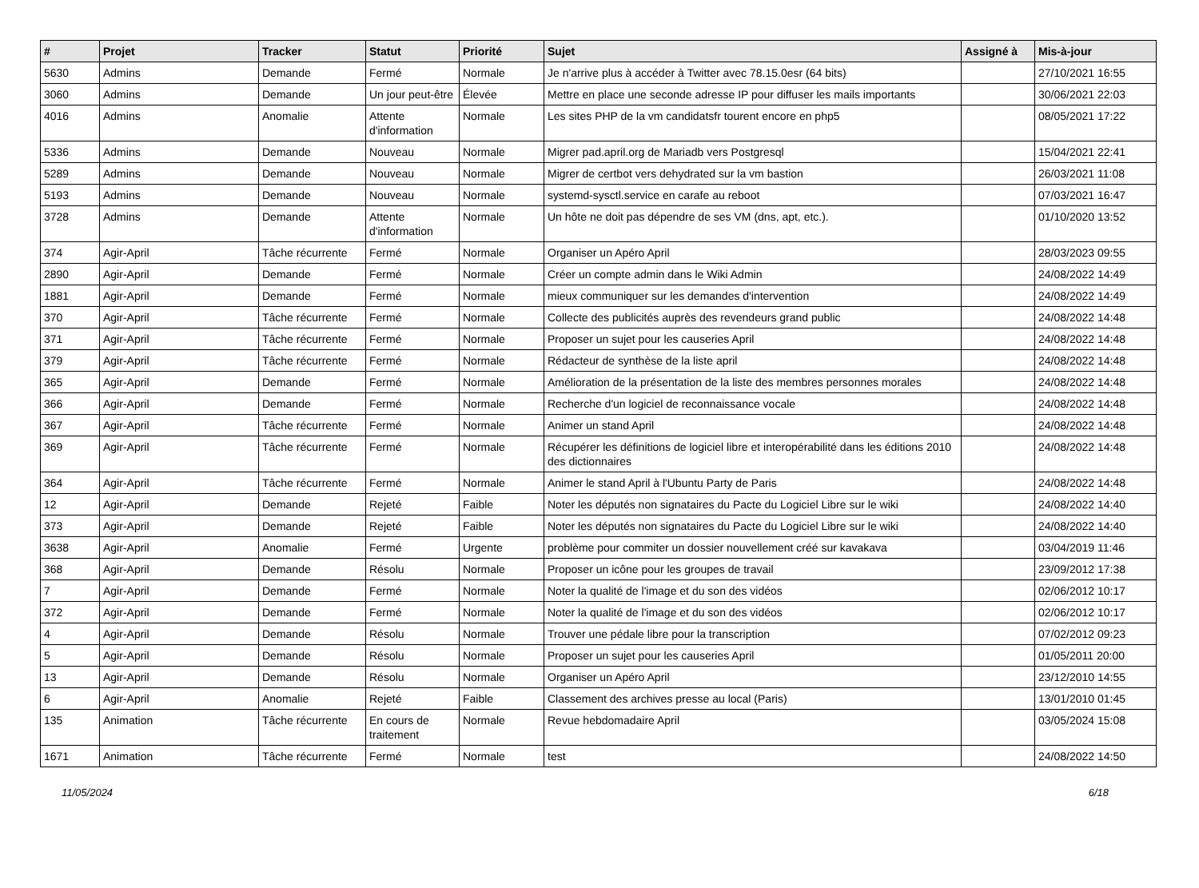| # | Projet | Tracker | Statut | Priorité | Sujet | Assigné à | Mis-à-jour |
| --- | --- | --- | --- | --- | --- | --- | --- |
| 5630 | Admins | Demande | Fermé | Normale | Je n'arrive plus à accéder à Twitter avec 78.15.0esr (64 bits) | | 27/10/2021 16:55 |
| 3060 | Admins | Demande | Un jour peut-être | Élevée | Mettre en place une seconde adresse IP pour diffuser les mails importants | | 30/06/2021 22:03 |
| 4016 | Admins | Anomalie | Attente d'information | Normale | Les sites PHP de la vm candidatsfr tourent encore en php5 | | 08/05/2021 17:22 |
| 5336 | Admins | Demande | Nouveau | Normale | Migrer pad.april.org de Mariadb vers Postgresql | | 15/04/2021 22:41 |
| 5289 | Admins | Demande | Nouveau | Normale | Migrer de certbot vers dehydrated sur la vm bastion | | 26/03/2021 11:08 |
| 5193 | Admins | Demande | Nouveau | Normale | systemd-sysctl.service en carafe au reboot | | 07/03/2021 16:47 |
| 3728 | Admins | Demande | Attente d'information | Normale | Un hôte ne doit pas dépendre de ses VM (dns, apt, etc.). | | 01/10/2020 13:52 |
| 374 | Agir-April | Tâche récurrente | Fermé | Normale | Organiser un Apéro April | | 28/03/2023 09:55 |
| 2890 | Agir-April | Demande | Fermé | Normale | Créer un compte admin dans le Wiki Admin | | 24/08/2022 14:49 |
| 1881 | Agir-April | Demande | Fermé | Normale | mieux communiquer sur les demandes d'intervention | | 24/08/2022 14:49 |
| 370 | Agir-April | Tâche récurrente | Fermé | Normale | Collecte des publicités auprès des revendeurs grand public | | 24/08/2022 14:48 |
| 371 | Agir-April | Tâche récurrente | Fermé | Normale | Proposer un sujet pour les causeries April | | 24/08/2022 14:48 |
| 379 | Agir-April | Tâche récurrente | Fermé | Normale | Rédacteur de synthèse de la liste april | | 24/08/2022 14:48 |
| 365 | Agir-April | Demande | Fermé | Normale | Amélioration de la présentation de la liste des membres personnes morales | | 24/08/2022 14:48 |
| 366 | Agir-April | Demande | Fermé | Normale | Recherche d'un logiciel de reconnaissance vocale | | 24/08/2022 14:48 |
| 367 | Agir-April | Tâche récurrente | Fermé | Normale | Animer un stand April | | 24/08/2022 14:48 |
| 369 | Agir-April | Tâche récurrente | Fermé | Normale | Récupérer les définitions de logiciel libre et interopérabilité dans les éditions 2010 des dictionnaires | | 24/08/2022 14:48 |
| 364 | Agir-April | Tâche récurrente | Fermé | Normale | Animer le stand April à l'Ubuntu Party de Paris | | 24/08/2022 14:48 |
| 12 | Agir-April | Demande | Rejeté | Faible | Noter les députés non signataires du Pacte du Logiciel Libre sur le wiki | | 24/08/2022 14:40 |
| 373 | Agir-April | Demande | Rejeté | Faible | Noter les députés non signataires du Pacte du Logiciel Libre sur le wiki | | 24/08/2022 14:40 |
| 3638 | Agir-April | Anomalie | Fermé | Urgente | problème pour commiter un dossier nouvellement créé sur kavakava | | 03/04/2019 11:46 |
| 368 | Agir-April | Demande | Résolu | Normale | Proposer un icône pour les groupes de travail | | 23/09/2012 17:38 |
| 7 | Agir-April | Demande | Fermé | Normale | Noter la qualité de l'image et du son des vidéos | | 02/06/2012 10:17 |
| 372 | Agir-April | Demande | Fermé | Normale | Noter la qualité de l'image et du son des vidéos | | 02/06/2012 10:17 |
| 4 | Agir-April | Demande | Résolu | Normale | Trouver une pédale libre pour la transcription | | 07/02/2012 09:23 |
| 5 | Agir-April | Demande | Résolu | Normale | Proposer un sujet pour les causeries April | | 01/05/2011 20:00 |
| 13 | Agir-April | Demande | Résolu | Normale | Organiser un Apéro April | | 23/12/2010 14:55 |
| 6 | Agir-April | Anomalie | Rejeté | Faible | Classement des archives presse au local (Paris) | | 13/01/2010 01:45 |
| 135 | Animation | Tâche récurrente | En cours de traitement | Normale | Revue hebdomadaire April | | 03/05/2024 15:08 |
| 1671 | Animation | Tâche récurrente | Fermé | Normale | test | | 24/08/2022 14:50 |
11/05/2024 6/18